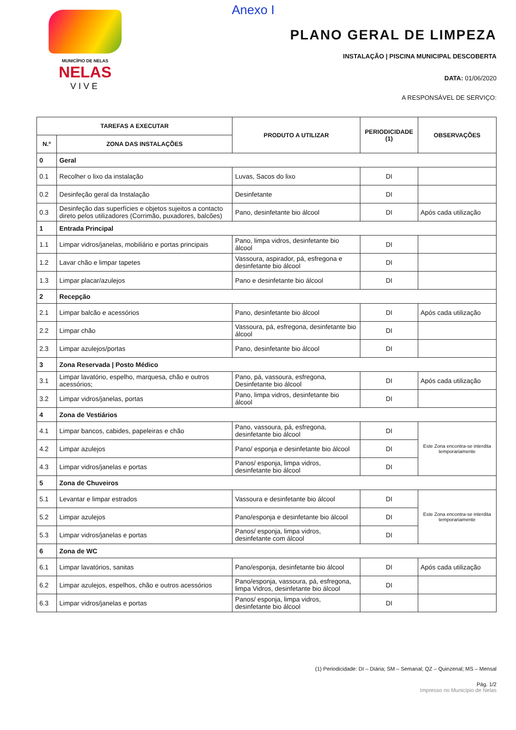MUNICÍPIO DE NELAS
NELAS
VIVE
Anexo I
PLANO GERAL DE LIMPEZA
INSTALAÇÃO | PISCINA MUNICIPAL DESCOBERTA
DATA: 01/06/2020
A RESPONSÁVEL DE SERVIÇO:
| TAREFAS A EXECUTAR | | PRODUTO A UTILIZAR | PERIODICIDADE (1) | OBSERVAÇÕES |
| --- | --- | --- | --- | --- |
| N.º | ZONA DAS INSTALAÇÕES | | | |
| 0 | Geral | | | |
| 0.1 | Recolher o lixo da instalação | Luvas, Sacos do lixo | DI | |
| 0.2 | Desinfeção geral da Instalação | Desinfetante | DI | |
| 0.3 | Desinfeção das superfícies e objetos sujeitos a contacto direto pelos utilizadores (Corrimão, puxadores, balcões) | Pano, desinfetante bio álcool | DI | Após cada utilização |
| 1 | Entrada Principal | | | |
| 1.1 | Limpar vidros/janelas, mobiliário e portas principais | Pano, limpa vidros, desinfetante bio álcool | DI | |
| 1.2 | Lavar chão e limpar tapetes | Vassoura, aspirador, pá, esfregona e desinfetante bio álcool | DI | |
| 1.3 | Limpar placar/azulejos | Pano e desinfetante bio álcool | DI | |
| 2 | Recepção | | | |
| 2.1 | Limpar balcão e acessórios | Pano, desinfetante bio álcool | DI | Após cada utilização |
| 2.2 | Limpar chão | Vassoura, pá, esfregona, desinfetante bio álcool | DI | |
| 2.3 | Limpar azulejos/portas | Pano, desinfetante bio álcool | DI | |
| 3 | Zona Reservada / Posto Médico | | | |
| 3.1 | Limpar lavatório, espelho, marquesa, chão e outros acessórios; | Pano, pá, vassoura, esfregona, Desinfetante bio álcool | DI | Após cada utilização |
| 3.2 | Limpar vidros/janelas, portas | Pano, limpa vidros, desinfetante bio álcool | DI | |
| 4 | Zona de Vestiários | | | |
| 4.1 | Limpar bancos, cabides, papeleiras e chão | Pano, vassoura, pá, esfregona, desinfetante bio álcool | DI | Este Zona encontra-se interdita temporariamente |
| 4.2 | Limpar azulejos | Pano/ esponja e desinfetante bio álcool | DI | |
| 4.3 | Limpar vidros/janelas e portas | Panos/ esponja, limpa vidros, desinfetante bio álcool | DI | |
| 5 | Zona de Chuveiros | | | |
| 5.1 | Levantar e limpar estrados | Vassoura e desinfetante bio álcool | DI | Este Zona encontra-se interdita temporariamente |
| 5.2 | Limpar azulejos | Pano/esponja e desinfetante bio álcool | DI | |
| 5.3 | Limpar vidros/janelas e portas | Panos/ esponja, limpa vidros, desinfetante com álcool | DI | |
| 6 | Zona de WC | | | |
| 6.1 | Limpar lavatórios, sanitas | Pano/esponja, desinfetante bio álcool | DI | Após cada utilização |
| 6.2 | Limpar azulejos, espelhos, chão e outros acessórios | Pano/esponja, vassoura, pá, esfregona, limpa Vidros, desinfetante bio álcool | DI | |
| 6.3 | Limpar vidros/janelas e portas | Panos/ esponja, limpa vidros, desinfetante bio álcool | DI | |
(1) Periodicidade: DI – Diária; SM – Semanal; QZ – Quinzenal; MS – Mensal
Pág. 1/2
Impresso no Município de Nelas